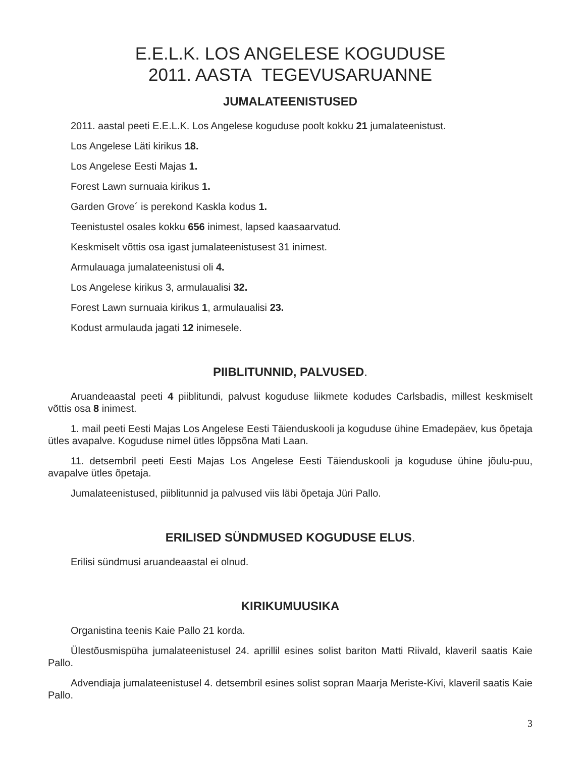E.E.L.K. LOS ANGELESE KOGUDUSE
2011. AASTA TEGEVUSARUANNE
JUMALATEENISTUSED
2011. aastal peeti E.E.L.K. Los Angelese koguduse poolt kokku 21 jumalateenistust.
Los Angelese Läti kirikus 18.
Los Angelese Eesti Majas 1.
Forest Lawn surnuaia kirikus 1.
Garden Grove´ is perekond Kaskla kodus 1.
Teenistustel osales kokku 656 inimest, lapsed kaasaarvatud.
Keskmiselt võttis osa igast jumalateenistusest 31 inimest.
Armulauaga jumalateenistusi oli 4.
Los Angelese kirikus 3, armulaualisi 32.
Forest Lawn surnuaia kirikus 1, armulaualisi 23.
Kodust armulauda jagati 12 inimesele.
PIIBLITUNNID, PALVUSED.
Aruandeaastal peeti 4 piiblitundi, palvust koguduse liikmete kodudes Carlsbadis, millest keskmiselt võttis osa 8 inimest.
1. mail peeti Eesti Majas Los Angelese Eesti Täienduskooli ja koguduse ühine Emadepäev, kus õpetaja ütles avapalve. Koguduse nimel ütles lõppsõna Mati Laan.
11. detsembril peeti Eesti Majas Los Angelese Eesti Täienduskooli ja koguduse ühine jõulu-puu, avapalve ütles õpetaja.
Jumalateenistused, piiblitunnid ja palvused viis läbi õpetaja Jüri Pallo.
ERILISED SÜNDMUSED KOGUDUSE ELUS.
Erilisi sündmusi aruandeaastal ei olnud.
KIRIKUMUUSIKA
Organistina teenis Kaie Pallo 21 korda.
Ülestõusmispüha jumalateenistusel 24. aprillil esines solist bariton Matti Riivald, klaveril saatis Kaie Pallo.
Advendiaja jumalateenistusel 4. detsembril esines solist sopran Maarja Meriste-Kivi, klaveril saatis Kaie Pallo.
3